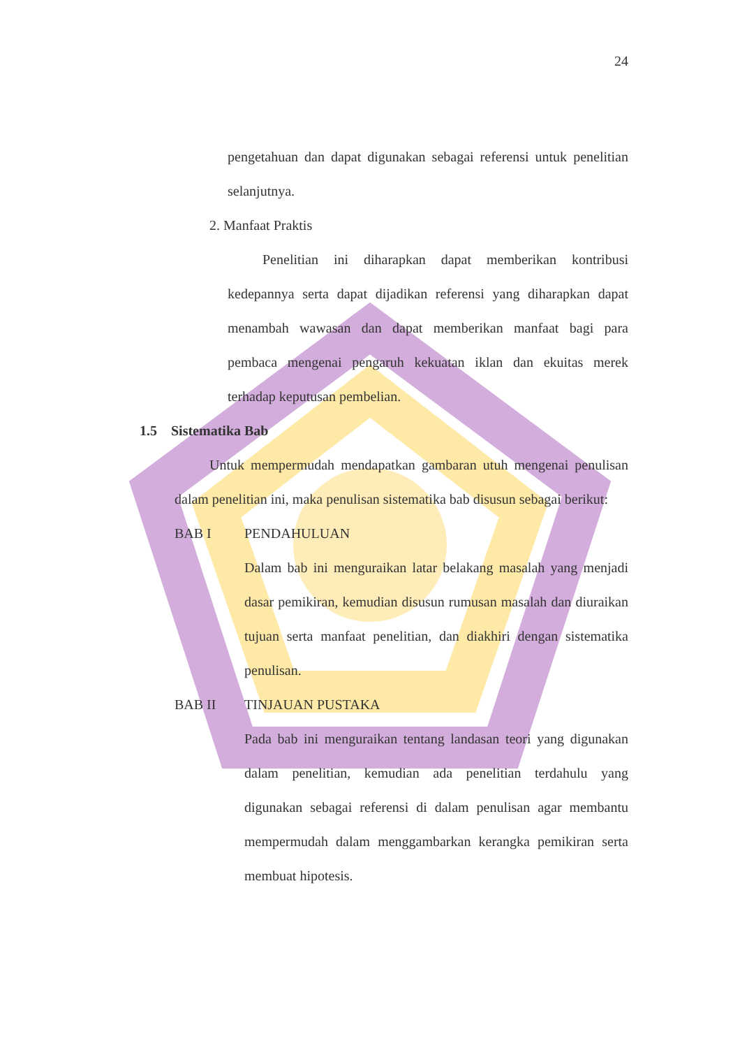24
pengetahuan dan dapat digunakan sebagai referensi untuk penelitian selanjutnya.
2. Manfaat Praktis
Penelitian ini diharapkan dapat memberikan kontribusi kedepannya serta dapat dijadikan referensi yang diharapkan dapat menambah wawasan dan dapat memberikan manfaat bagi para pembaca mengenai pengaruh kekuatan iklan dan ekuitas merek terhadap keputusan pembelian.
1.5 Sistematika Bab
Untuk mempermudah mendapatkan gambaran utuh mengenai penulisan dalam penelitian ini, maka penulisan sistematika bab disusun sebagai berikut:
BAB I PENDAHULUAN
Dalam bab ini menguraikan latar belakang masalah yang menjadi dasar pemikiran, kemudian disusun rumusan masalah dan diuraikan tujuan serta manfaat penelitian, dan diakhiri dengan sistematika penulisan.
BAB II TINJAUAN PUSTAKA
Pada bab ini menguraikan tentang landasan teori yang digunakan dalam penelitian, kemudian ada penelitian terdahulu yang digunakan sebagai referensi di dalam penulisan agar membantu mempermudah dalam menggambarkan kerangka pemikiran serta membuat hipotesis.